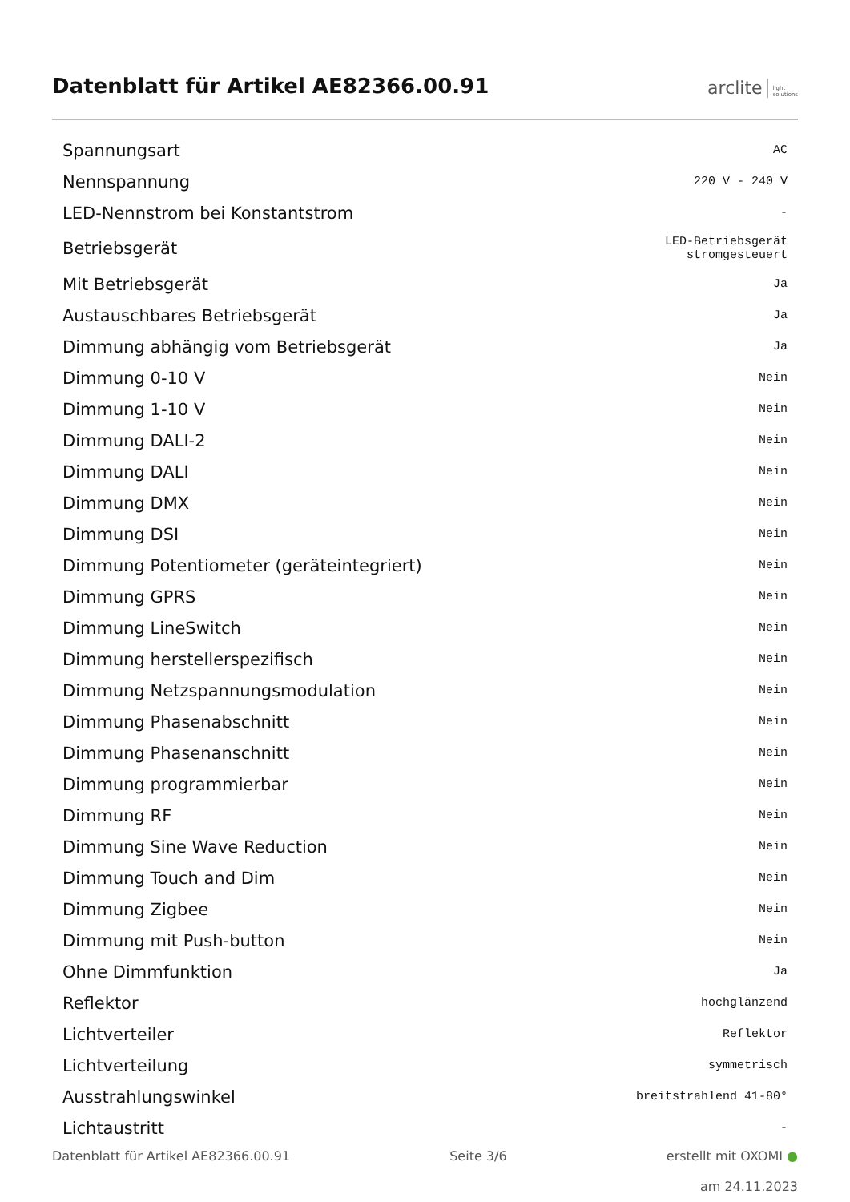Datenblatt für Artikel AE82366.00.91
arclite light
solutions
| Spannungsart | AC |
| Nennspannung | 220 V - 240 V |
| LED-Nennstrom bei Konstantstrom | - |
| Betriebsgerät | LED-Betriebsgerät stromgesteuert |
| Mit Betriebsgerät | Ja |
| Austauschbares Betriebsgerät | Ja |
| Dimmung abhängig vom Betriebsgerät | Ja |
| Dimmung 0-10 V | Nein |
| Dimmung 1-10 V | Nein |
| Dimmung DALI-2 | Nein |
| Dimmung DALI | Nein |
| Dimmung DMX | Nein |
| Dimmung DSI | Nein |
| Dimmung Potentiometer (geräteintegriert) | Nein |
| Dimmung GPRS | Nein |
| Dimmung LineSwitch | Nein |
| Dimmung herstellerspezifisch | Nein |
| Dimmung Netzspannungsmodulation | Nein |
| Dimmung Phasenabschnitt | Nein |
| Dimmung Phasenanschnitt | Nein |
| Dimmung programmierbar | Nein |
| Dimmung RF | Nein |
| Dimmung Sine Wave Reduction | Nein |
| Dimmung Touch and Dim | Nein |
| Dimmung Zigbee | Nein |
| Dimmung mit Push-button | Nein |
| Ohne Dimmfunktion | Ja |
| Reflektor | hochglänzend |
| Lichtverteiler | Reflektor |
| Lichtverteilung | symmetrisch |
| Ausstrahlungswinkel | breitstrahlend 41-80° |
| Lichtaustritt | - |
Datenblatt für Artikel AE82366.00.91 Seite 3/6 erstellt mit OXOMI ●
am 24.11.2023